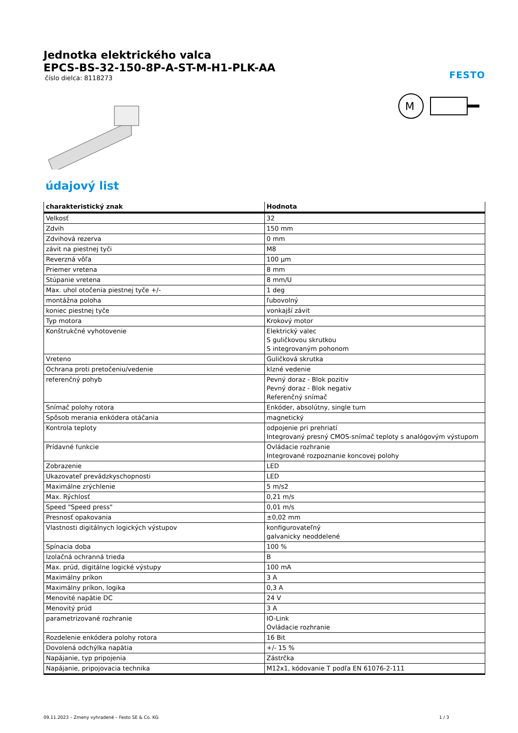Jednotka elektrického valca
EPCS-BS-32-150-8P-A-ST-M-H1-PLK-AA
číslo dielca: 8118273
FESTO
M
údajový list
| charakteristický znak | Hodnota |
| --- | --- |
| Velkosť | 32 |
| Zdvih | 150 mm |
| Zdvihová rezerva | 0 mm |
| závit na piestnej tyči | M8 |
| Reverzná vôľa | 100 µm |
| Priemer vretena | 8 mm |
| Stúpanie vretena | 8 mm/U |
| Max. uhol otočenia piestnej tyče +/- | 1 deg |
| montážna poloha | ľubovolný |
| koniec piestnej tyče | vonkajší závit |
| Typ motora | Krokový motor |
| Konštrukčné vyhotovenie | Elektrický valec S guličkovou skrutkou S integrovaným pohonom |
| Vreteno | Guličková skrutka |
| Ochrana proti pretočeniu/vedenie | klzné vedenie |
| referenčný pohyb | Pevný doraz - Blok pozitiv Pevný doraz - Blok negativ Referenčný snímač |
| Snímač polohy rotora | Enkóder, absolútny, single turn |
| Spôsob merania enkódera otáčania | magnetický |
| Kontrola teploty | odpojenie pri prehriatí Integrovaný presný CMOS-snímač teploty s analógovým výstupom |
| Prídavné funkcie | Ovládacie rozhranie Integrované rozpoznanie koncovej polohy |
| Zobrazenie | LED |
| Ukazovateľ prevádzkyschopnosti | LED |
| Maximálne zrýchlenie | 5 m/s2 |
| Max. Rýchlosť | 0,21 m/s |
| Speed "Speed press" | 0,01 m/s |
| Presnosť opakovania | ±0,02 mm |
| Vlastnosti digitálnych logických výstupov | konfigurovateľný galvanicky neoddelené |
| Spínacia doba | 100 % |
| Izolačná ochranná trieda | B |
| Max. prúd, digitálne logické výstupy | 100 mA |
| Maximálny príkon | 3 A |
| Maximálny príkon, logika | 0,3 A |
| Menovité napätie DC | 24 V |
| Menovitý prúd | 3 A |
| parametrizované rozhranie | IO-Link Ovládacie rozhranie |
| Rozdelenie enkódera polohy rotora | 16 Bit |
| Dovolená odchýlka napätia | +/- 15 % |
| Napájanie, typ pripojenia | Zástrčka |
| Napájanie, pripojovacia technika | M12x1, kódovanie T podľa EN 61076-2-111 |
09.11.2023 – Zmeny vyhradené – Festo SE & Co. KG 1 / 3